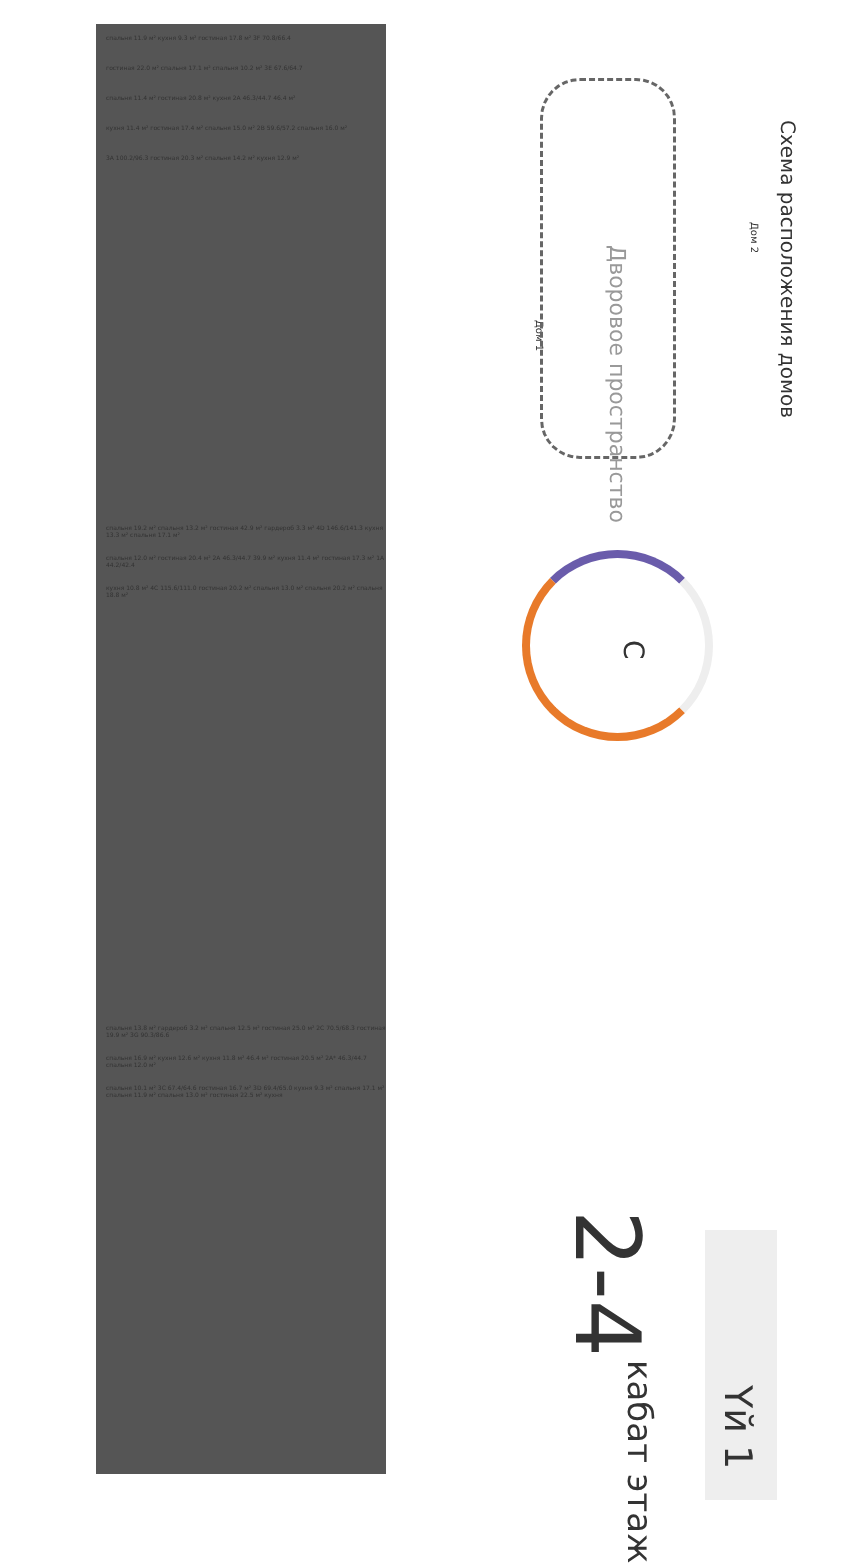спальня 11.9 м² кухня 9.3 м² гостиная 17.8 м² 3F 70.8/66.4
гостиная 22.0 м² спальня 17.1 м² спальня 10.2 м² 3E 67.6/64.7
спальня 11.4 м² гостиная 20.8 м² кухня 2A 46.3/44.7 46.4 м²
кухня 11.4 м² гостиная 17.4 м² спальня 15.0 м² 2B 59.6/57.2 спальня 16.0 м²
3A 100.2/96.3 гостиная 20.3 м² спальня 14.2 м² кухня 12.9 м²
спальня 19.2 м² спальня 13.2 м² гостиная 42.9 м² гардероб 3.3 м² 4D 146.6/141.3 кухня 13.3 м² спальня 17.1 м²
спальня 12.0 м² гостиная 20.4 м² 2A 46.3/44.7 39.9 м² кухня 11.4 м² гостиная 17.3 м² 1A 44.2/42.4
кухня 10.8 м² 4C 115.6/111.0 гостиная 20.2 м² спальня 13.0 м² спальня 20.2 м² спальня 18.8 м²
спальня 13.8 м² гардероб 3.2 м² спальня 12.5 м² гостиная 25.0 м² 2C 70.5/68.3 гостиная 19.9 м² 3G 90.3/86.6
спальня 16.9 м² кухня 12.6 м² кухня 11.8 м² 46.4 м² гостиная 20.5 м² 2A* 46.3/44.7 спальня 12.0 м²
спальня 10.1 м² 3C 67.4/64.6 гостиная 16.7 м² 3D 69.4/65.0 кухня 9.3 м² спальня 17.1 м² спальня 11.9 м² спальня 13.0 м² гостиная 22.5 м² кухня
Схема расположения домов
Дом 2
Дом 1
Дворовое пространство
С
2-4
кабат этаж
Үй 1